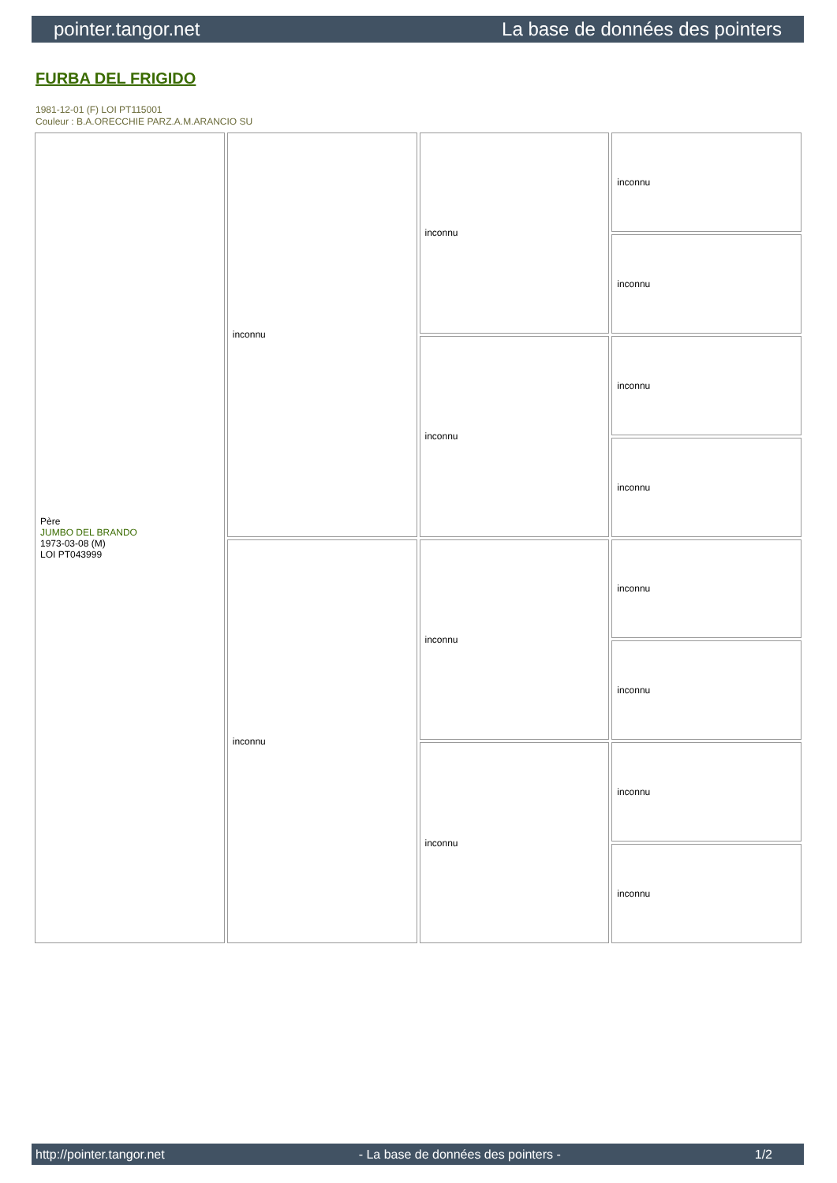pointer.tangor.net La base de données des pointers
FURBA DEL FRIGIDO
1981-12-01 (F) LOI PT115001
Couleur : B.A.ORECCHIE PARZ.A.M.ARANCIO SU
| Père JUMBO DEL BRANDO 1973-03-08 (M) LOI PT043999 | inconnu | inconnu | inconnu |
| | | | inconnu |
| | | inconnu | inconnu |
| | | | inconnu |
| | inconnu | inconnu | inconnu |
| | | | inconnu |
| | | inconnu | inconnu |
| | | | inconnu |
http://pointer.tangor.net - La base de données des pointers - 1/2